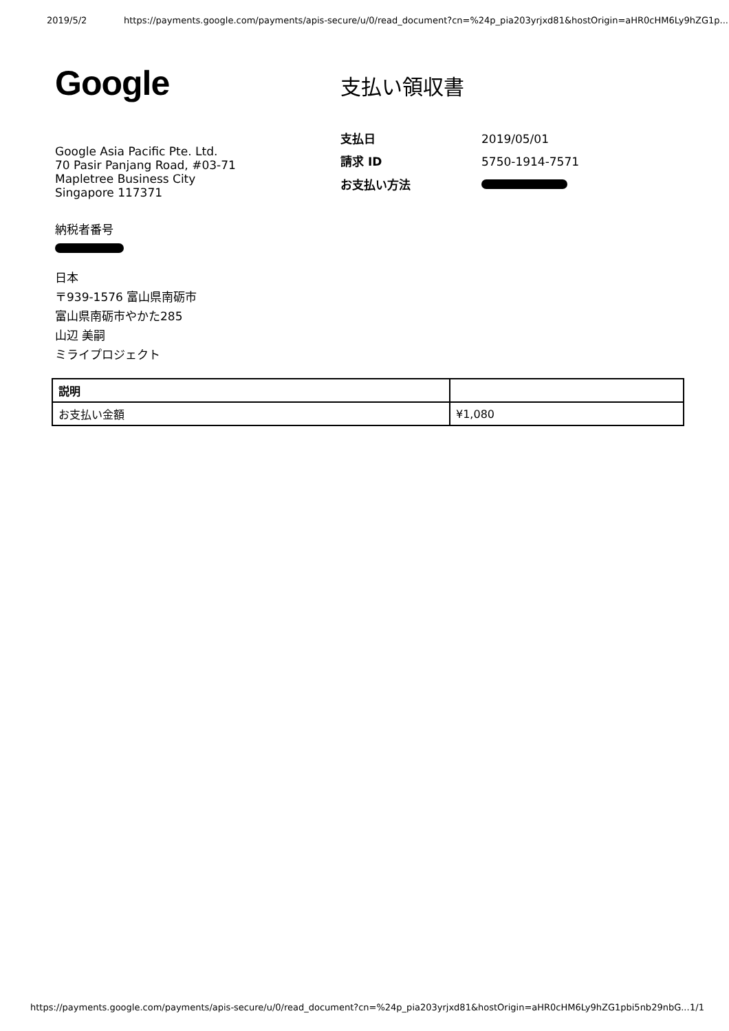2019/5/2 https://payments.google.com/payments/apis-secure/u/0/read_document?cn=%24p_pia203yrjxd81&hostOrigin=aHR0cHM6Ly9hZG1p...
Google
支払い領収書
Google Asia Pacific Pte. Ltd.
70 Pasir Panjang Road, #03-71
Mapletree Business City
Singapore 117371
支払日 2019/05/01 請求 ID 5750-1914-7571 お支払い方法
納税者番号
日本
〒939-1576 富山県南砺市
富山県南砺市やかた285
山辺 美嗣
ミライプロジェクト
| 説明 | |
| --- | --- |
| お支払い金額 | ¥1,080 |
https://payments.google.com/payments/apis-secure/u/0/read_document?cn=%24p_pia203yrjxd81&hostOrigin=aHR0cHM6Ly9hZG1pbi5nb29nbG... 1/1